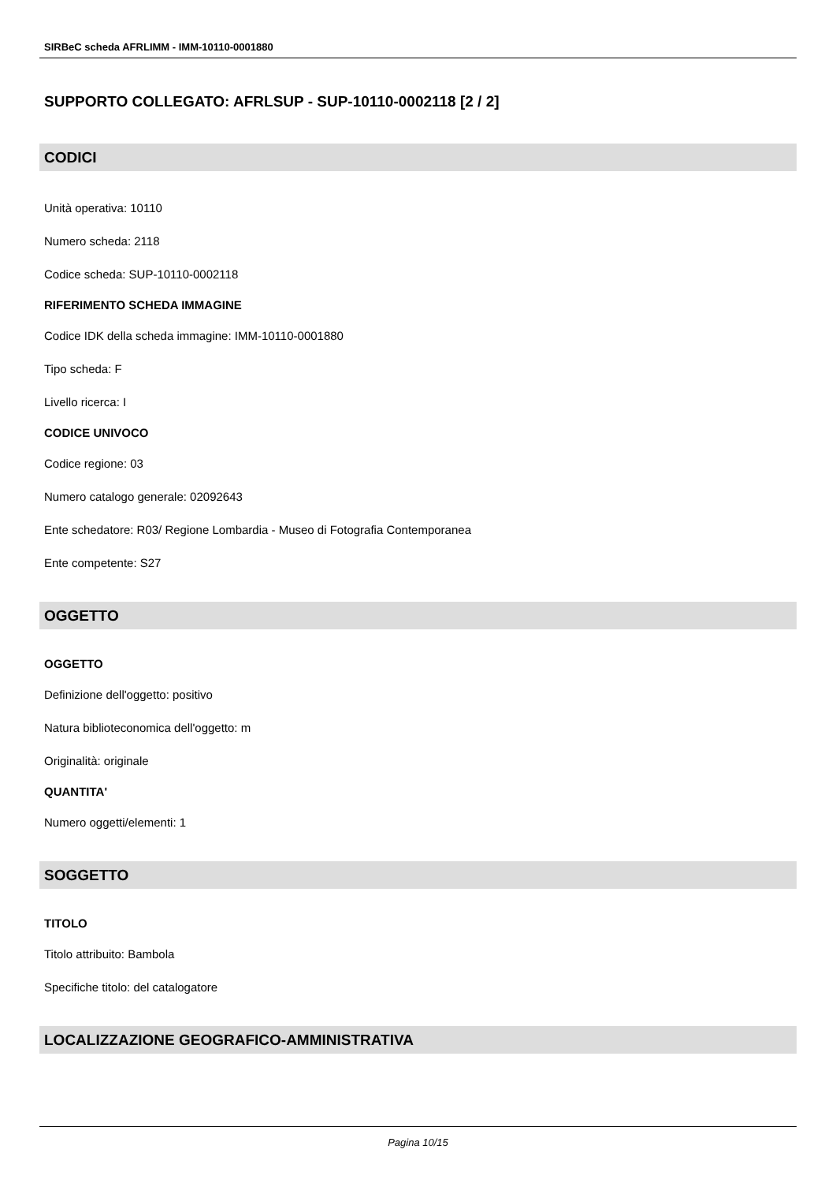SIRBeC scheda AFRLIMM - IMM-10110-0001880
SUPPORTO COLLEGATO: AFRLSUP - SUP-10110-0002118 [2 / 2]
CODICI
Unità operativa: 10110
Numero scheda: 2118
Codice scheda: SUP-10110-0002118
RIFERIMENTO SCHEDA IMMAGINE
Codice IDK della scheda immagine: IMM-10110-0001880
Tipo scheda: F
Livello ricerca: I
CODICE UNIVOCO
Codice regione: 03
Numero catalogo generale: 02092643
Ente schedatore: R03/ Regione Lombardia - Museo di Fotografia Contemporanea
Ente competente: S27
OGGETTO
OGGETTO
Definizione dell'oggetto: positivo
Natura biblioteconomica dell'oggetto: m
Originalità: originale
QUANTITA'
Numero oggetti/elementi: 1
SOGGETTO
TITOLO
Titolo attribuito: Bambola
Specifiche titolo: del catalogatore
LOCALIZZAZIONE GEOGRAFICO-AMMINISTRATIVA
Pagina 10/15